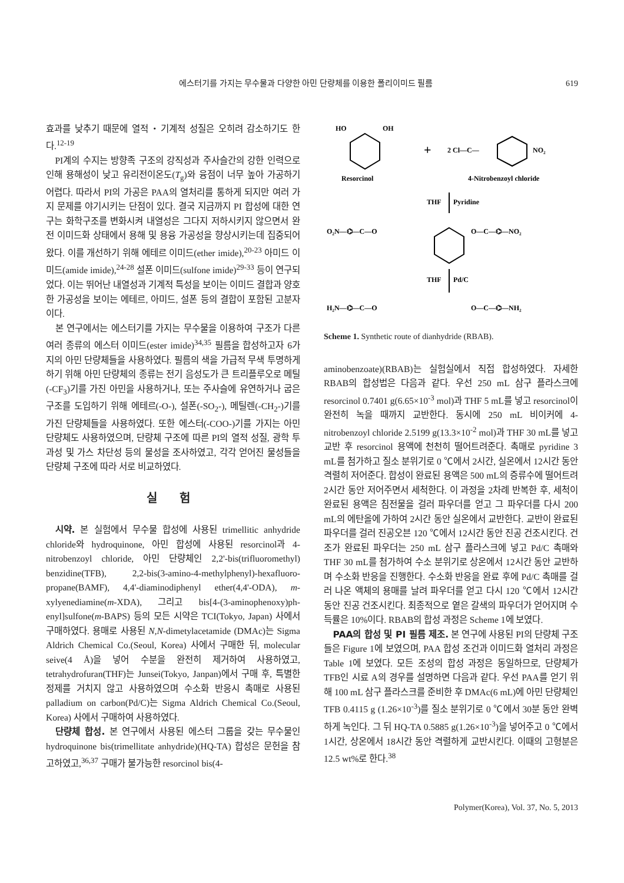에스터기를 가지는 무수물과 다양한 아민 단량체를 이용한 폴리이미드 필름 619
효과를 낮추기 때문에 열적・기계적 성질은 오히려 감소하기도 한다.<sup>12-19</sup>
PI계의 수지는 방향족 구조의 강직성과 주사슬간의 강한 인력으로 인해 용해성이 낮고 유리전이온도(T<sub>g</sub>)와 융점이 너무 높아 가공하기 어렵다. 따라서 PI의 가공은 PAA의 열처리를 통하게 되지만 여러 가지 문제를 야기시키는 단점이 있다. 결국 지금까지 PI 합성에 대한 연구는 화학구조를 변화시켜 내열성은 그다지 저하시키지 않으면서 완전 이미드화 상태에서 용해 및 용융 가공성을 향상시키는데 집중되어 왔다. 이를 개선하기 위해 에테르 이미드(ether imide),<sup>20-23</sup> 아미드 이미드(amide imide),<sup>24-28</sup> 설폰 이미드(sulfone imide)<sup>29-33</sup> 등이 연구되었다. 이는 뛰어난 내열성과 기계적 특성을 보이는 이미드 결합과 양호한 가공성을 보이는 에테르, 아미드, 설폰 등의 결합이 포함된 고분자이다.
본 연구에서는 에스터기를 가지는 무수물을 이용하여 구조가 다른 여러 종류의 에스터 이미드(ester imide)<sup>34,35</sup> 필름을 합성하고자 6가지의 아민 단량체들을 사용하였다. 필름의 색을 가급적 무색 투명하게 하기 위해 아민 단량체의 종류는 전기 음성도가 큰 트리플루오로 메틸(-CF<sub>3</sub>)기를 가진 아민을 사용하거나, 또는 주사슬에 유연하거나 굽은 구조를 도입하기 위해 에테르(-O-), 설폰(-SO<sub>2</sub>-), 메틸렌(-CH<sub>2</sub>-)기를 가진 단량체들을 사용하였다. 또한 에스터(-COO-)기를 가지는 아민 단량체도 사용하였으며, 단량체 구조에 따른 PI의 열적 성질, 광학 투과성 및 가스 차단성 등의 물성을 조사하였고, 각각 얻어진 물성들을 단량체 구조에 따라 서로 비교하였다.
실 험
시약. 본 실험에서 무수물 합성에 사용된 trimellitic anhydride chloride와 hydroquinone, 아민 합성에 사용된 resorcinol과 4-nitrobenzoyl chloride, 아민 단량체인 2,2'-bis(trifluoromethyl) benzidine(TFB), 2,2-bis(3-amino-4-methylphenyl)-hexafluoro-propane(BAMF), 4,4'-diaminodiphenyl ether(4,4'-ODA), m-xylyenediamine(m-XDA), 그리고 bis[4-(3-aminophenoxy)ph-enyl]sulfone(m-BAPS) 등의 모든 시약은 TCI(Tokyo, Japan) 사에서 구매하였다. 용매로 사용된 N,N-dimetylacetamide (DMAc)는 Sigma Aldrich Chemical Co.(Seoul, Korea) 사에서 구매한 뒤, molecular seive(4 Å)을 넣어 수분을 완전히 제거하여 사용하였고, tetrahydrofuran(THF)는 Junsei(Tokyo, Janpan)에서 구매 후, 특별한 정제를 거치지 않고 사용하였으며 수소화 반응시 촉매로 사용된 palladium on carbon(Pd/C)는 Sigma Aldrich Chemical Co.(Seoul, Korea) 사에서 구매하여 사용하였다.
단량체 합성. 본 연구에서 사용된 에스터 그룹을 갖는 무수물인 hydroquinone bis(trimellitate anhydride)(HQ-TA) 합성은 문헌을 참고하였고,<sup>36,37</sup> 구매가 불가능한 resorcinol bis(4-
HO
OH
Resorcinol
+
2 Cl—C—
NO₂
4-Nitrobenzoyl chloride
THF
Pyridine
O₂N—⌬—C—O
O—C—⌬—NO₂
THF
Pd/C
H₂N—⌬—C—O
O—C—⌬—NH₂
Scheme 1. Synthetic route of dianhydride (RBAB).
aminobenzoate)(RBAB)는 실험실에서 직접 합성하였다. 자세한 RBAB의 합성법은 다음과 같다. 우선 250 mL 삼구 플라스크에 resorcinol 0.7401 g(6.65×10<sup>-3</sup> mol)과 THF 5 mL를 넣고 resorcinol이 완전히 녹을 때까지 교반한다. 동시에 250 mL 비이커에 4-nitrobenzoyl chloride 2.5199 g(13.3×10<sup>-2</sup> mol)과 THF 30 mL를 넣고 교반 후 resorcinol 용액에 천천히 떨어트려준다. 촉매로 pyridine 3 mL를 첨가하고 질소 분위기로 0 ℃에서 2시간, 실온에서 12시간 동안 격렬히 저어준다. 합성이 완료된 용액은 500 mL의 증류수에 떨어트려 2시간 동안 저어주면서 세척한다. 이 과정을 2차례 반복한 후, 세척이 완료된 용액은 침전물을 걸러 파우더를 얻고 그 파우더를 다시 200 mL의 에탄올에 가하여 2시간 동안 실온에서 교반한다. 교반이 완료된 파우더를 걸러 진공오븐 120 ℃에서 12시간 동안 진공 건조시킨다. 건조가 완료된 파우더는 250 mL 삼구 플라스크에 넣고 Pd/C 촉매와 THF 30 mL를 첨가하여 수소 분위기로 상온에서 12시간 동안 교반하며 수소화 반응을 진행한다. 수소화 반응을 완료 후에 Pd/C 촉매를 걸러 나온 액체의 용매를 날려 파우더를 얻고 다시 120 ℃에서 12시간 동안 진공 건조시킨다. 최종적으로 옅은 갈색의 파우더가 얻어지며 수득률은 10%이다. RBAB의 합성 과정은 Scheme 1에 보였다.
PAA의 합성 및 PI 필름 제조. 본 연구에 사용된 PI의 단량체 구조들은 Figure 1에 보였으며, PAA 합성 조건과 이미드화 열처리 과정은 Table 1에 보였다. 모든 조성의 합성 과정은 동일하므로, 단량체가 TFB인 시료 A의 경우를 설명하면 다음과 같다. 우선 PAA를 얻기 위해 100 mL 삼구 플라스크를 준비한 후 DMAc(6 mL)에 아민 단량체인 TFB 0.4115 g (1.26×10<sup>-3</sup>)를 질소 분위기로 0 ℃에서 30분 동안 완벽하게 녹인다. 그 뒤 HQ-TA 0.5885 g(1.26×10<sup>-3</sup>)을 넣어주고 0 ℃에서 1시간, 상온에서 18시간 동안 격렬하게 교반시킨다. 이때의 고형분은 12.5 wt%로 한다.<sup>38</sup>
Polymer(Korea), Vol. 37, No. 5, 2013